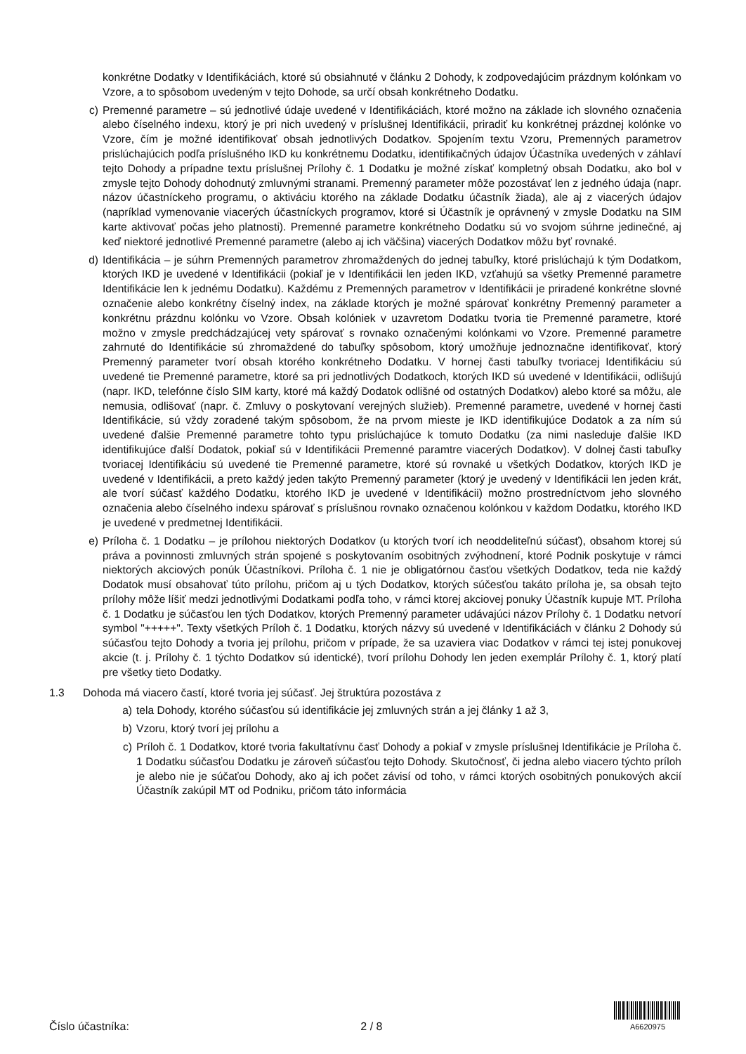konkrétne Dodatky v Identifikáciách, ktoré sú obsiahnuté v článku 2 Dohody, k zodpovedajúcim prázdnym kolónkam vo Vzore, a to spôsobom uvedeným v tejto Dohode, sa určí obsah konkrétneho Dodatku.
c) Premenné parametre – sú jednotlivé údaje uvedené v Identifikáciách, ktoré možno na základe ich slovného označenia alebo číselného indexu, ktorý je pri nich uvedený v príslušnej Identifikácii, priradiť ku konkrétnej prázdnej kolónke vo Vzore, čím je možné identifikovať obsah jednotlivých Dodatkov. Spojením textu Vzoru, Premenných parametrov prislúchajúcich podľa príslušného IKD ku konkrétnemu Dodatku, identifikačných údajov Účastníka uvedených v záhlaví tejto Dohody a prípadne textu príslušnej Prílohy č. 1 Dodatku je možné získať kompletný obsah Dodatku, ako bol v zmysle tejto Dohody dohodnutý zmluvnými stranami. Premenný parameter môže pozostávať len z jedného údaja (napr. názov účastníckeho programu, o aktiváciu ktorého na základe Dodatku účastník žiada), ale aj z viacerých údajov (napríklad vymenovanie viacerých účastníckych programov, ktoré si Účastník je oprávnený v zmysle Dodatku na SIM karte aktivovať počas jeho platnosti). Premenné parametre konkrétneho Dodatku sú vo svojom súhrne jedinečné, aj keď niektoré jednotlivé Premenné parametre (alebo aj ich väčšina) viacerých Dodatkov môžu byť rovnaké.
d) Identifikácia – je súhrn Premenných parametrov zhromaždených do jednej tabuľky, ktoré prislúchajú k tým Dodatkom, ktorých IKD je uvedené v Identifikácii (pokiaľ je v Identifikácii len jeden IKD, vzťahujú sa všetky Premenné parametre Identifikácie len k jednému Dodatku). Každému z Premenných parametrov v Identifikácii je priradené konkrétne slovné označenie alebo konkrétny číselný index, na základe ktorých je možné spárovať konkrétny Premenný parameter a konkrétnu prázdnu kolónku vo Vzore. Obsah kolóniek v uzavretom Dodatku tvoria tie Premenné parametre, ktoré možno v zmysle predchádzajúcej vety spárovať s rovnako označenými kolónkami vo Vzore. Premenné parametre zahrnuté do Identifikácie sú zhromaždené do tabuľky spôsobom, ktorý umožňuje jednoznačne identifikovať, ktorý Premenný parameter tvorí obsah ktorého konkrétneho Dodatku. V hornej časti tabuľky tvoriacej Identifikáciu sú uvedené tie Premenné parametre, ktoré sa pri jednotlivých Dodatkoch, ktorých IKD sú uvedené v Identifikácii, odlišujú (napr. IKD, telefónne číslo SIM karty, ktoré má každý Dodatok odlišné od ostatných Dodatkov) alebo ktoré sa môžu, ale nemusia, odlišovať (napr. č. Zmluvy o poskytovaní verejných služieb). Premenné parametre, uvedené v hornej časti Identifikácie, sú vždy zoradené takým spôsobom, že na prvom mieste je IKD identifikujúce Dodatok a za ním sú uvedené ďalšie Premenné parametre tohto typu prislúchajúce k tomuto Dodatku (za nimi nasleduje ďalšie IKD identifikujúce ďalší Dodatok, pokiaľ sú v Identifikácii Premenné paramtre viacerých Dodatkov). V dolnej časti tabuľky tvoriacej Identifikáciu sú uvedené tie Premenné parametre, ktoré sú rovnaké u všetkých Dodatkov, ktorých IKD je uvedené v Identifikácii, a preto každý jeden takýto Premenný parameter (ktorý je uvedený v Identifikácii len jeden krát, ale tvorí súčasť každého Dodatku, ktorého IKD je uvedené v Identifikácii) možno prostredníctvom jeho slovného označenia alebo číselného indexu spárovať s príslušnou rovnako označenou kolónkou v každom Dodatku, ktorého IKD je uvedené v predmetnej Identifikácii.
e) Príloha č. 1 Dodatku – je prílohou niektorých Dodatkov (u ktorých tvorí ich neoddeliteľnú súčasť), obsahom ktorej sú práva a povinnosti zmluvných strán spojené s poskytovaním osobitných zvýhodnení, ktoré Podnik poskytuje v rámci niektorých akciových ponúk Účastníkovi. Príloha č. 1 nie je obligatórnou časťou všetkých Dodatkov, teda nie každý Dodatok musí obsahovať túto prílohu, pričom aj u tých Dodatkov, ktorých súčesťou takáto príloha je, sa obsah tejto prílohy môže líšiť medzi jednotlivými Dodatkami podľa toho, v rámci ktorej akciovej ponuky Účastník kupuje MT. Príloha č. 1 Dodatku je súčasťou len tých Dodatkov, ktorých Premenný parameter udávajúci názov Prílohy č. 1 Dodatku netvorí symbol "+++++". Texty všetkých Príloh č. 1 Dodatku, ktorých názvy sú uvedené v Identifikáciách v článku 2 Dohody sú súčasťou tejto Dohody a tvoria jej prílohu, pričom v prípade, že sa uzaviera viac Dodatkov v rámci tej istej ponukovej akcie (t. j. Prílohy č. 1 týchto Dodatkov sú identické), tvorí prílohu Dohody len jeden exemplár Prílohy č. 1, ktorý platí pre všetky tieto Dodatky.
1.3 Dohoda má viacero častí, ktoré tvoria jej súčasť. Jej štruktúra pozostáva z
a) tela Dohody, ktorého súčasťou sú identifikácie jej zmluvných strán a jej články 1 až 3,
b) Vzoru, ktorý tvorí jej prílohu a
c) Príloh č. 1 Dodatkov, ktoré tvoria fakultatívnu časť Dohody a pokiaľ v zmysle príslušnej Identifikácie je Príloha č. 1 Dodatku súčasťou Dodatku je zároveň súčasťou tejto Dohody. Skutočnosť, či jedna alebo viacero týchto príloh je alebo nie je súčaťou Dohody, ako aj ich počet závisí od toho, v rámci ktorých osobitných ponukových akcií Účastník zakúpil MT od Podniku, pričom táto informácia
Číslo účastníka: 2 / 8
A6620975